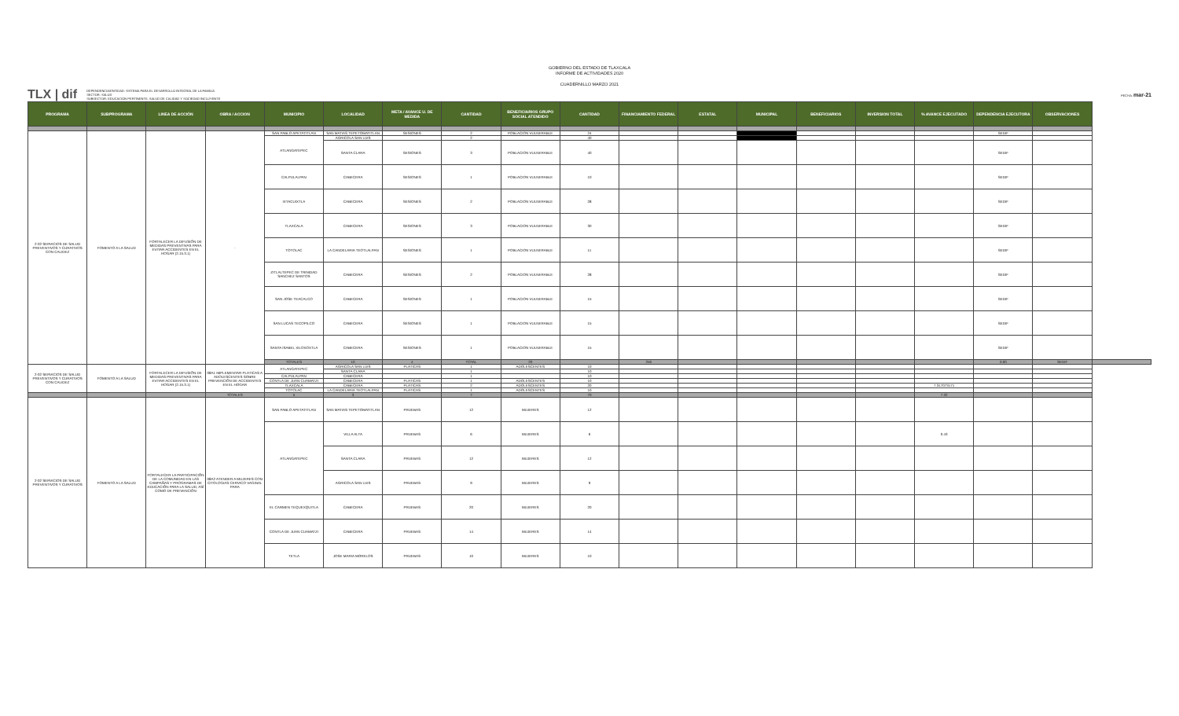GOBIERNO DEL ESTADO DE TLAXCALA
INFORME DE ACTIVIDADES 2020
CUADERNILLO MARZO 2021
TLX | dif
DEPENDENCIA/ENTIDAD: SISTEMA PARA EL DESARROLLO INTEGRAL DE LA FAMILIA
SECTOR: SALUD
SUBSECTOR: EDUCACIÓN PERTINENTE, SALUD DE CALIDAD Y SOCIEDAD INCLUYENTE
FECHA: mar-21
| PROGRAMA | SUBPROGRAMA | LINEA DE ACCIÓN | OBRA / ACCION | MUNICIPIO | LOCALIDAD | META / AVANCE U. DE MEDIDA | CANTIDAD | BENEFICIARIOS GRUPO SOCIAL ATENDIDO | CANTIDAD | FINANCIAMIENTO FEDERAL | ESTATAL | MUNICIPAL | BENEFICIARIOS | INVERSION TOTAL | % AVANCE EJECUTADO | DEPENDENCIA EJECUTORA | OBSERVACIONES | |
| --- | --- | --- | --- | --- | --- | --- | --- | --- | --- | --- | --- | --- | --- | --- | --- | --- | --- | --- |
| 2-02 SERVICIOS DE SALUD PREVENTIVOS Y CURATIVOS CON CALIDEZ | FOMENTO A LA SALUD | FORTALECER LA DIFUSIÓN DE MEDIDAS PREVENTIVAS PARA EVITAR ACCIDENTES EN EL HOGAR (2.15.3.1) | - | SAN PABLO APETATITLAN | SAN MATIAS TEPETOMATITLAN | SESIONES | 2 | POBLACION VULNERABLE | 24 | | | | | | | SEDIF | | |
| | | | | ATLANGATEPEC | AGRICOLA SAN LUIS | | 2 | | 40 | | | | | | | | | |
| | | | | | SANTA CLARA | SESIONES | 3 | POBLACION VULNERABLE | 40 | | | | | | | SEDIF | | |
| | | | | CALPULALPAN | CABECERA | SESIONES | 1 | POBLACION VULNERABLE | 10 | | | | | | | SEDIF | | |
| | | | | IXTACUIXTLA | CABECERA | SESIONES | 2 | POBLACION VULNERABLE | 28 | | | | | | | SEDIF | | |
| | | | | TLAXCALA | CABECERA | SESIONES | 3 | POBLACION VULNERABLE | 30 | | | | | | | SEDIF | | |
| | | | | TOTOLAC | LA CANDELARIA TEOTLALPAN | SESIONES | 1 | POBLACION VULNERABLE | 11 | | | | | | | SEDIF | | |
| | | | | ZITLALTEPEC DE TRINIDAD SANCHEZ SANTOS | CABECERA | SESIONES | 2 | POBLACION VULNERABLE | 28 | | | | | | | SEDIF | | |
| | | | | SAN JOSE TEACALCO | CABECERA | SESIONES | 1 | POBLACION VULNERABLE | 15 | | | | | | | SEDIF | | |
| | | | | SAN LUCAS TECOPILCO | CABECERA | SESIONES | 1 | POBLACION VULNERABLE | 15 | | | | | | | SEDIF | | |
| | | | | SANTA ISABEL XILOXOXTLA | CABECERA | SESIONES | 1 | POBLACION VULNERABLE | 15 | | | | | | | SEDIF | | |
| | | | | TOTALES | 10 | 4 | TOTAL | 20 | | 256 | | | | | | 0.00 | SEDIF | |
| 2-02 SERVICIOS DE SALUD PREVENTIVOS Y CURATIVOS CON CALIDEZ | FOMENTO A LA SALUD | FORTALECER LA DIFUSIÓN DE MEDIDAS PREVENTIVAS PARA EVITAR ACCIDENTES EN EL HOGAR (2.15.3.1) | 08A1 IMPLEMENTAR PLATICAS A ADOLESCENTES SOBRE PREVENCIÓN DE ACCIDENTES EN EL HOGAR | ATLANGATEPEC | AGRICOLA SAN LUIS | PLATICAS | 1 | ADOLESCENTES | 10 | | | | | | | | | |
| | | | | | SANTA CLARA | | 1 | | 10 | | | | | | | | | |
| | | | | CALPULALPAN | CABECERA | | 1 | | 10 | | | | | | | | | |
| | | | | CONTLA DE JUAN CUAMATZI | CABECERA | PLATICAS | 1 | ADOLESCENTES | 10 | | | | | | | | | |
| | | | | TLAXCALA | CABECERA | PLATICAS | 2 | ADOLESCENTES | 20 | | | | | | 7.317073171 | | | |
| | | | | TOTOLAC | LA CANDELARIA TEOTLALPAN | PLATICAS | 1 | ADOLESCENTES | 10 | | | | | | | | | |
| | | | TOTALES | 5 | 3 | | 7 | | 70 | | | | | | 7.32 | | | |
| 2-02 SERVICIOS DE SALUD PREVENTIVOS Y CURATIVOS | FOMENTO A LA SALUD | FORTALECER LA PARTICIPACIÓN DE LA COMUNIDAD EN LAS CAMPAÑAS Y PROGRAMAS DE EDUCACIÓN PARA LA SALUD, ASÍ COMO DE PREVENCIÓN | 08A2 ATENDER A MUJERES CON CITOLOGIAS CERVICO VAGINAL PARA | SAN PABLO APETATITLAN | SAN MATIAS TEPETOMATITLAN | PRUEBAS | 12 | MUJERES | 12 | | | | | | | | | |
| | | | | ATLANGATEPEC | VILLA ALTA | PRUEBAS | 6 | MUJERES | 6 | | | | | | 0.43 | | | |
| | | | | | SANTA CLARA | PRUEBAS | 12 | MUJERES | 12 | | | | | | | | | |
| | | | | | AGRICOLA SAN LUIS | PRUEBAS | 9 | MUJERES | 9 | | | | | | | | | |
| | | | | EL CARMEN TEQUEXQUITLA | CABECERA | PRUEBAS | 20 | MUJERES | 20 | | | | | | | | | |
| | | | | CONTLA DE JUAN CUAMATZI | CABECERA | PRUEBAS | 14 | MUJERES | 14 | | | | | | | | | |
| | | | | TETLA | JOSE MARIA MORELOS | PRUEBAS | 10 | MUJERES | 10 | | | | | | | | | |